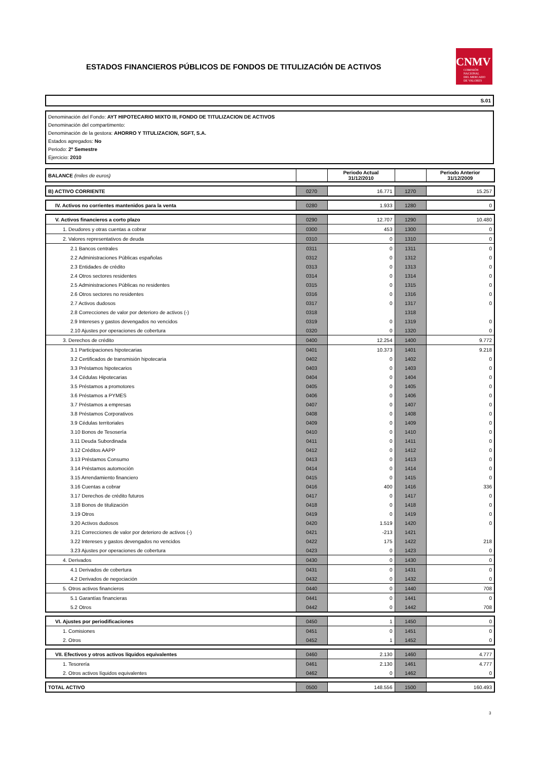ESTADOS FINANCIEROS PÚBLICOS DE FONDOS DE TITULIZACIÓN DE ACTIVOS
CNMV
COMISIÓN
NACIONAL
DEL MERCADO
DE VALORES
S.01
Denominación del Fondo: AYT HIPOTECARIO MIXTO III, FONDO DE TITULIZACION DE ACTIVOS
Denominación del compartimento:
Denominación de la gestora: AHORRO Y TITULIZACION, SGFT, S.A.
Estados agregados: No
Periodo: 2º Semestre
Ejercicio: 2010
| BALANCE (miles de euros) | | Periodo Actual 31/12/2010 | | Periodo Anterior 31/12/2009 |
| --- | --- | --- | --- | --- |
| B) ACTIVO CORRIENTE | 0270 | 16.771 | 1270 | 15.257 |
| IV. Activos no corrientes mantenidos para la venta | 0280 | 1.933 | 1280 | 0 |
| V. Activos financieros a corto plazo | 0290 | 12.707 | 1290 | 10.480 |
| 1. Deudores y otras cuentas a cobrar | 0300 | 453 | 1300 | 0 |
| 2. Valores representativos de deuda | 0310 | 0 | 1310 | 0 |
| 2.1 Bancos centrales | 0311 | 0 | 1311 | 0 |
| 2.2 Administraciones Públicas españolas | 0312 | 0 | 1312 | 0 |
| 2.3 Entidades de crédito | 0313 | 0 | 1313 | 0 |
| 2.4 Otros sectores residentes | 0314 | 0 | 1314 | 0 |
| 2.5 Administraciones Públicas no residentes | 0315 | 0 | 1315 | 0 |
| 2.6 Otros sectores no residentes | 0316 | 0 | 1316 | 0 |
| 2.7 Activos dudosos | 0317 | 0 | 1317 | 0 |
| 2.8 Correcciones de valor por deterioro de activos (-) | 0318 | | 1318 | |
| 2.9 Intereses y gastos devengados no vencidos | 0319 | 0 | 1319 | 0 |
| 2.10 Ajustes por operaciones de cobertura | 0320 | 0 | 1320 | 0 |
| 3. Derechos de crédito | 0400 | 12.254 | 1400 | 9.772 |
| 3.1 Participaciones hipotecarias | 0401 | 10.373 | 1401 | 9.218 |
| 3.2 Certificados de transmisión hipotecaria | 0402 | 0 | 1402 | 0 |
| 3.3 Préstamos hipotecarios | 0403 | 0 | 1403 | 0 |
| 3.4 Cédulas Hipotecarias | 0404 | 0 | 1404 | 0 |
| 3.5 Préstamos a promotores | 0405 | 0 | 1405 | 0 |
| 3.6 Préstamos a PYMES | 0406 | 0 | 1406 | 0 |
| 3.7 Préstamos a empresas | 0407 | 0 | 1407 | 0 |
| 3.8 Préstamos Corporativos | 0408 | 0 | 1408 | 0 |
| 3.9 Cédulas territoriales | 0409 | 0 | 1409 | 0 |
| 3.10 Bonos de Tesosería | 0410 | 0 | 1410 | 0 |
| 3.11 Deuda Subordinada | 0411 | 0 | 1411 | 0 |
| 3.12 Créditos AAPP | 0412 | 0 | 1412 | 0 |
| 3.13 Préstamos Consumo | 0413 | 0 | 1413 | 0 |
| 3.14 Préstamos automoción | 0414 | 0 | 1414 | 0 |
| 3.15 Arrendamiento financiero | 0415 | 0 | 1415 | 0 |
| 3.16 Cuentas a cobrar | 0416 | 400 | 1416 | 336 |
| 3.17 Derechos de crédito futuros | 0417 | 0 | 1417 | 0 |
| 3.18 Bonos de titulización | 0418 | 0 | 1418 | 0 |
| 3.19 Otros | 0419 | 0 | 1419 | 0 |
| 3.20 Activos dudosos | 0420 | 1.519 | 1420 | 0 |
| 3.21 Correcciones de valor por deterioro de activos (-) | 0421 | -213 | 1421 | |
| 3.22 Intereses y gastos devengados no vencidos | 0422 | 175 | 1422 | 218 |
| 3.23 Ajustes por operaciones de cobertura | 0423 | 0 | 1423 | 0 |
| 4. Derivados | 0430 | 0 | 1430 | 0 |
| 4.1 Derivados de cobertura | 0431 | 0 | 1431 | 0 |
| 4.2 Derivados de negociación | 0432 | 0 | 1432 | 0 |
| 5. Otros activos financieros | 0440 | 0 | 1440 | 708 |
| 5.1 Garantías financieras | 0441 | 0 | 1441 | 0 |
| 5.2 Otros | 0442 | 0 | 1442 | 708 |
| VI. Ajustes por periodificaciones | 0450 | 1 | 1450 | 0 |
| 1. Comisiones | 0451 | 0 | 1451 | 0 |
| 2. Otros | 0452 | 1 | 1452 | 0 |
| VII. Efectivos y otros activos líquidos equivalentes | 0460 | 2.130 | 1460 | 4.777 |
| 1. Tesorería | 0461 | 2.130 | 1461 | 4.777 |
| 2. Otros activos líquidos equivalentes | 0462 | 0 | 1462 | 0 |
| TOTAL ACTIVO | 0500 | 148.556 | 1500 | 160.493 |
3